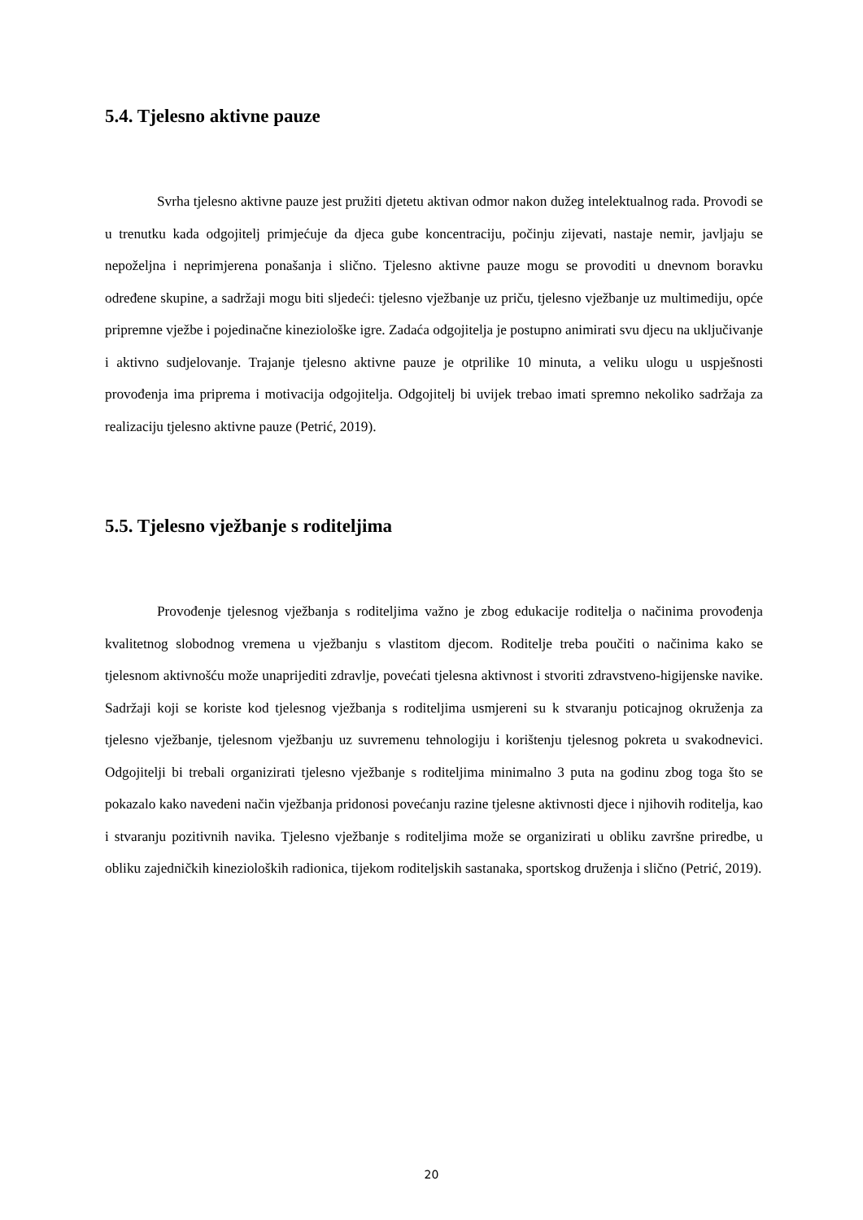5.4. Tjelesno aktivne pauze
Svrha tjelesno aktivne pauze jest pružiti djetetu aktivan odmor nakon dužeg intelektualnog rada. Provodi se u trenutku kada odgojitelj primjećuje da djeca gube koncentraciju, počinju zijevati, nastaje nemir, javljaju se nepoželjna i neprimjerena ponašanja i slično. Tjelesno aktivne pauze mogu se provoditi u dnevnom boravku određene skupine, a sadržaji mogu biti sljedeći: tjelesno vježbanje uz priču, tjelesno vježbanje uz multimediju, opće pripremne vježbe i pojedinačne kineziološke igre. Zadaća odgojitelja je postupno animirati svu djecu na uključivanje i aktivno sudjelovanje. Trajanje tjelesno aktivne pauze je otprilike 10 minuta, a veliku ulogu u uspješnosti provođenja ima priprema i motivacija odgojitelja. Odgojitelj bi uvijek trebao imati spremno nekoliko sadržaja za realizaciju tjelesno aktivne pauze (Petrić, 2019).
5.5. Tjelesno vježbanje s roditeljima
Provođenje tjelesnog vježbanja s roditeljima važno je zbog edukacije roditelja o načinima provođenja kvalitetnog slobodnog vremena u vježbanju s vlastitom djecom. Roditelje treba poučiti o načinima kako se tjelesnom aktivnošću može unaprijediti zdravlje, povećati tjelesna aktivnost i stvoriti zdravstveno-higijenske navike. Sadržaji koji se koriste kod tjelesnog vježbanja s roditeljima usmjereni su k stvaranju poticajnog okruženja za tjelesno vježbanje, tjelesnom vježbanju uz suvremenu tehnologiju i korištenju tjelesnog pokreta u svakodnevici. Odgojitelji bi trebali organizirati tjelesno vježbanje s roditeljima minimalno 3 puta na godinu zbog toga što se pokazalo kako navedeni način vježbanja pridonosi povećanju razine tjelesne aktivnosti djece i njihovih roditelja, kao i stvaranju pozitivnih navika. Tjelesno vježbanje s roditeljima može se organizirati u obliku završne priredbe, u obliku zajedničkih kinezioloških radionica, tijekom roditeljskih sastanaka, sportskog druženja i slično (Petrić, 2019).
20